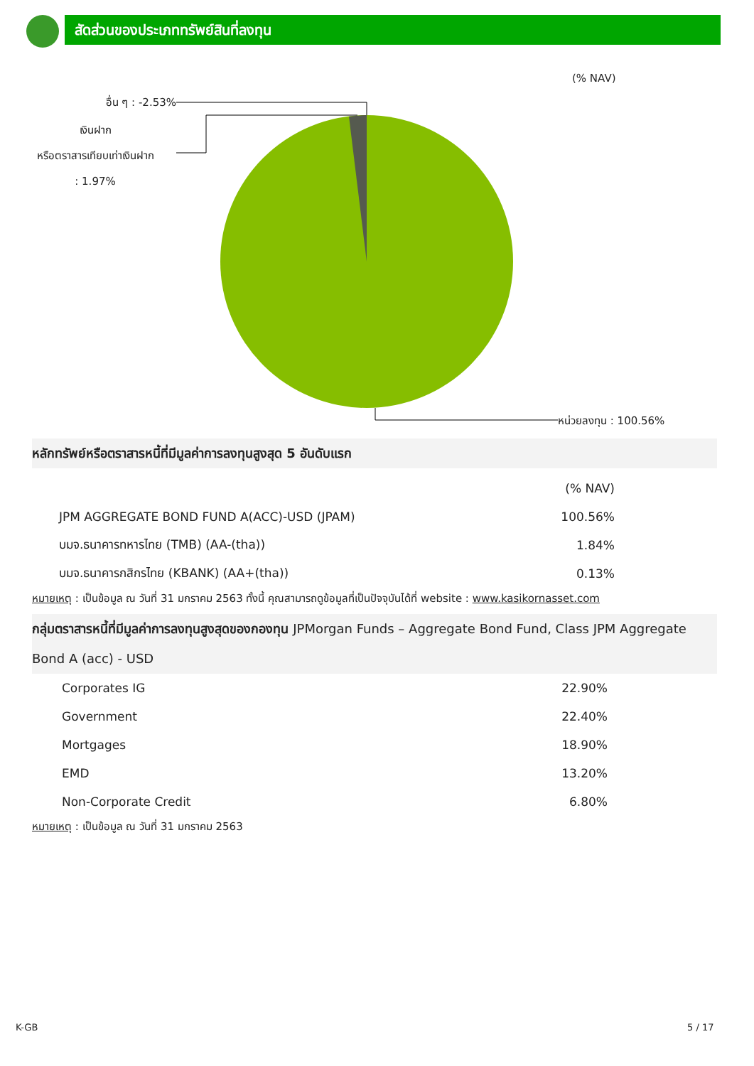สัดส่วนของประเภททรัพย์สินที่ลงทุน
(% NAV)
อื่น ๆ : -2.53%
เงินฝาก
หรือตราสารเทียบเท่าเงินฝาก
: 1.97%
หน่วยลงทุน : 100.56%
หลักทรัพย์หรือตราสารหนี้ที่มีมูลค่าการลงทุนสูงสุด 5 อันดับแรก
| | (% NAV) |
| JPM AGGREGATE BOND FUND A(ACC)-USD (JPAM) | 100.56% |
| บมจ.ธนาคารทหารไทย (TMB) (AA-(tha)) | 1.84% |
| บมจ.ธนาคารกสิกรไทย (KBANK) (AA+(tha)) | 0.13% |
หมายเหตุ : เป็นข้อมูล ณ วันที่ 31 มกราคม 2563 ทั้งนี้ คุณสามารถดูข้อมูลที่เป็นปัจจุบันได้ที่ website : www.kasikornasset.com
กลุ่มตราสารหนี้ที่มีมูลค่าการลงทุนสูงสุดของกองทุน JPMorgan Funds – Aggregate Bond Fund, Class JPM Aggregate Bond A (acc) - USD
| Corporates IG | 22.90% |
| Government | 22.40% |
| Mortgages | 18.90% |
| EMD | 13.20% |
| Non-Corporate Credit | 6.80% |
หมายเหตุ : เป็นข้อมูล ณ วันที่ 31 มกราคม 2563
K-GB 5 / 17